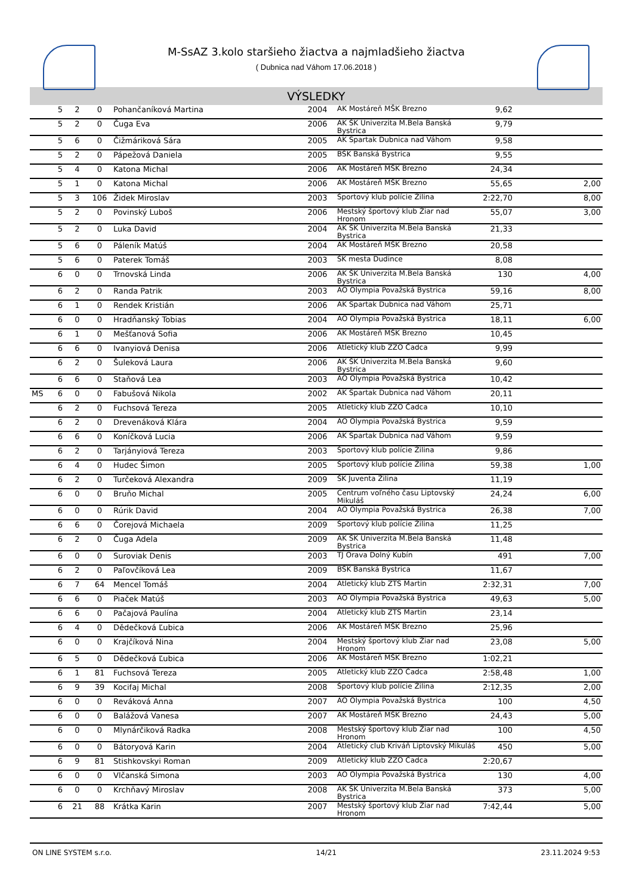M-SsAZ 3.kolo staršieho žiactva a najmladšieho žiactva
( Dubnica nad Váhom 17.06.2018 )
VÝSLEDKY
| | 5 | 2 | 0 | Pohančaníková Martina | 2004 | AK Mostáreň MŠK Brezno | 9,62 | |
| | 5 | 2 | 0 | Čuga Eva | 2006 | AK ŠK Univerzita M.Bela Banská Bystrica | 9,79 | |
| | 5 | 6 | 0 | Čižmáriková Sára | 2005 | AK Spartak Dubnica nad Váhom | 9,58 | |
| | 5 | 2 | 0 | Pápežová Daniela | 2005 | BŠK Banská Bystrica | 9,55 | |
| | 5 | 4 | 0 | Katona Michal | 2006 | AK Mostáreň MŠK Brezno | 24,34 | |
| | 5 | 1 | 0 | Katona Michal | 2006 | AK Mostáreň MŠK Brezno | 55,65 | 2,00 |
| | 5 | 3 | 106 | Židek Miroslav | 2003 | Športový klub polície Žilina | 2:22,70 | 8,00 |
| | 5 | 2 | 0 | Povinský Luboš | 2006 | Mestský športový klub Žiar nad Hronom | 55,07 | 3,00 |
| | 5 | 2 | 0 | Luka David | 2004 | AK ŠK Univerzita M.Bela Banská Bystrica | 21,33 | |
| | 5 | 6 | 0 | Páleník Matúš | 2004 | AK Mostáreň MŠK Brezno | 20,58 | |
| | 5 | 6 | 0 | Paterek Tomáš | 2003 | ŠK mesta Dudince | 8,08 | |
| | 6 | 0 | 0 | Trnovská Linda | 2006 | AK ŠK Univerzita M.Bela Banská Bystrica | 130 | 4,00 |
| | 6 | 2 | 0 | Randa Patrik | 2003 | AO Olympia Považská Bystrica | 59,16 | 8,00 |
| | 6 | 1 | 0 | Rendek Kristián | 2006 | AK Spartak Dubnica nad Váhom | 25,71 | |
| | 6 | 0 | 0 | Hradňanský Tobias | 2004 | AO Olympia Považská Bystrica | 18,11 | 6,00 |
| | 6 | 1 | 0 | Mešťanová Sofia | 2006 | AK Mostáreň MŠK Brezno | 10,45 | |
| | 6 | 6 | 0 | Ivanyiová Denisa | 2006 | Atletický klub ZZO Čadca | 9,99 | |
| | 6 | 2 | 0 | Šuleková Laura | 2006 | AK ŠK Univerzita M.Bela Banská Bystrica | 9,60 | |
| | 6 | 6 | 0 | Staňová Lea | 2003 | AO Olympia Považská Bystrica | 10,42 | |
| MS | 6 | 0 | 0 | Fabušová Nikola | 2002 | AK Spartak Dubnica nad Váhom | 20,11 | |
| | 6 | 2 | 0 | Fuchsová Tereza | 2005 | Atletický klub ZZO Čadca | 10,10 | |
| | 6 | 2 | 0 | Drevenáková Klára | 2004 | AO Olympia Považská Bystrica | 9,59 | |
| | 6 | 6 | 0 | Koníčková Lucia | 2006 | AK Spartak Dubnica nad Váhom | 9,59 | |
| | 6 | 2 | 0 | Tarjányiová Tereza | 2003 | Športový klub polície Žilina | 9,86 | |
| | 6 | 4 | 0 | Hudec Šimon | 2005 | Športový klub polície Žilina | 59,38 | 1,00 |
| | 6 | 2 | 0 | Turčeková Alexandra | 2009 | ŠK Juventa Žilina | 11,19 | |
| | 6 | 0 | 0 | Bruňo Michal | 2005 | Centrum voľného času Liptovský Mikuláš | 24,24 | 6,00 |
| | 6 | 0 | 0 | Rúrik David | 2004 | AO Olympia Považská Bystrica | 26,38 | 7,00 |
| | 6 | 6 | 0 | Čorejová Michaela | 2009 | Športový klub polície Žilina | 11,25 | |
| | 6 | 2 | 0 | Čuga Adela | 2009 | AK ŠK Univerzita M.Bela Banská Bystrica | 11,48 | |
| | 6 | 0 | 0 | Suroviak Denis | 2003 | TJ Orava Dolný Kubín | 491 | 7,00 |
| | 6 | 2 | 0 | Paľovčíková Lea | 2009 | BŠK Banská Bystrica | 11,67 | |
| | 6 | 7 | 64 | Mencel Tomáš | 2004 | Atletický klub ZTS Martin | 2:32,31 | 7,00 |
| | 6 | 6 | 0 | Piaček Matúš | 2003 | AO Olympia Považská Bystrica | 49,63 | 5,00 |
| | 6 | 6 | 0 | Pačajová Paulína | 2004 | Atletický klub ZTS Martin | 23,14 | |
| | 6 | 4 | 0 | Dědečková Ľubica | 2006 | AK Mostáreň MŠK Brezno | 25,96 | |
| | 6 | 0 | 0 | Krajčíková Nina | 2004 | Mestský športový klub Žiar nad Hronom | 23,08 | 5,00 |
| | 6 | 5 | 0 | Dědečková Ľubica | 2006 | AK Mostáreň MŠK Brezno | 1:02,21 | |
| | 6 | 1 | 81 | Fuchsová Tereza | 2005 | Atletický klub ZZO Čadca | 2:58,48 | 1,00 |
| | 6 | 9 | 39 | Kocifaj Michal | 2008 | Športový klub polície Žilina | 2:12,35 | 2,00 |
| | 6 | 0 | 0 | Reváková Anna | 2007 | AO Olympia Považská Bystrica | 100 | 4,50 |
| | 6 | 0 | 0 | Balážová Vanesa | 2007 | AK Mostáreň MŠK Brezno | 24,43 | 5,00 |
| | 6 | 0 | 0 | Mlynárčiková Radka | 2008 | Mestský športový klub Žiar nad Hronom | 100 | 4,50 |
| | 6 | 0 | 0 | Bátoryová Karin | 2004 | Atletický club Kriváň Liptovský Mikuláš | 450 | 5,00 |
| | 6 | 9 | 81 | Stishkovskyi Roman | 2009 | Atletický klub ZZO Čadca | 2:20,67 | |
| | 6 | 0 | 0 | Vlčanská Simona | 2003 | AO Olympia Považská Bystrica | 130 | 4,00 |
| | 6 | 0 | 0 | Krchňavý Miroslav | 2008 | AK ŠK Univerzita M.Bela Banská Bystrica | 373 | 5,00 |
| | 6 | 21 | 88 | Krátka Karin | 2007 | Mestský športový klub Žiar nad Hronom | 7:42,44 | 5,00 |
ON LINE SYSTEM s.r.o. 14/21 23.11.2024 9:53